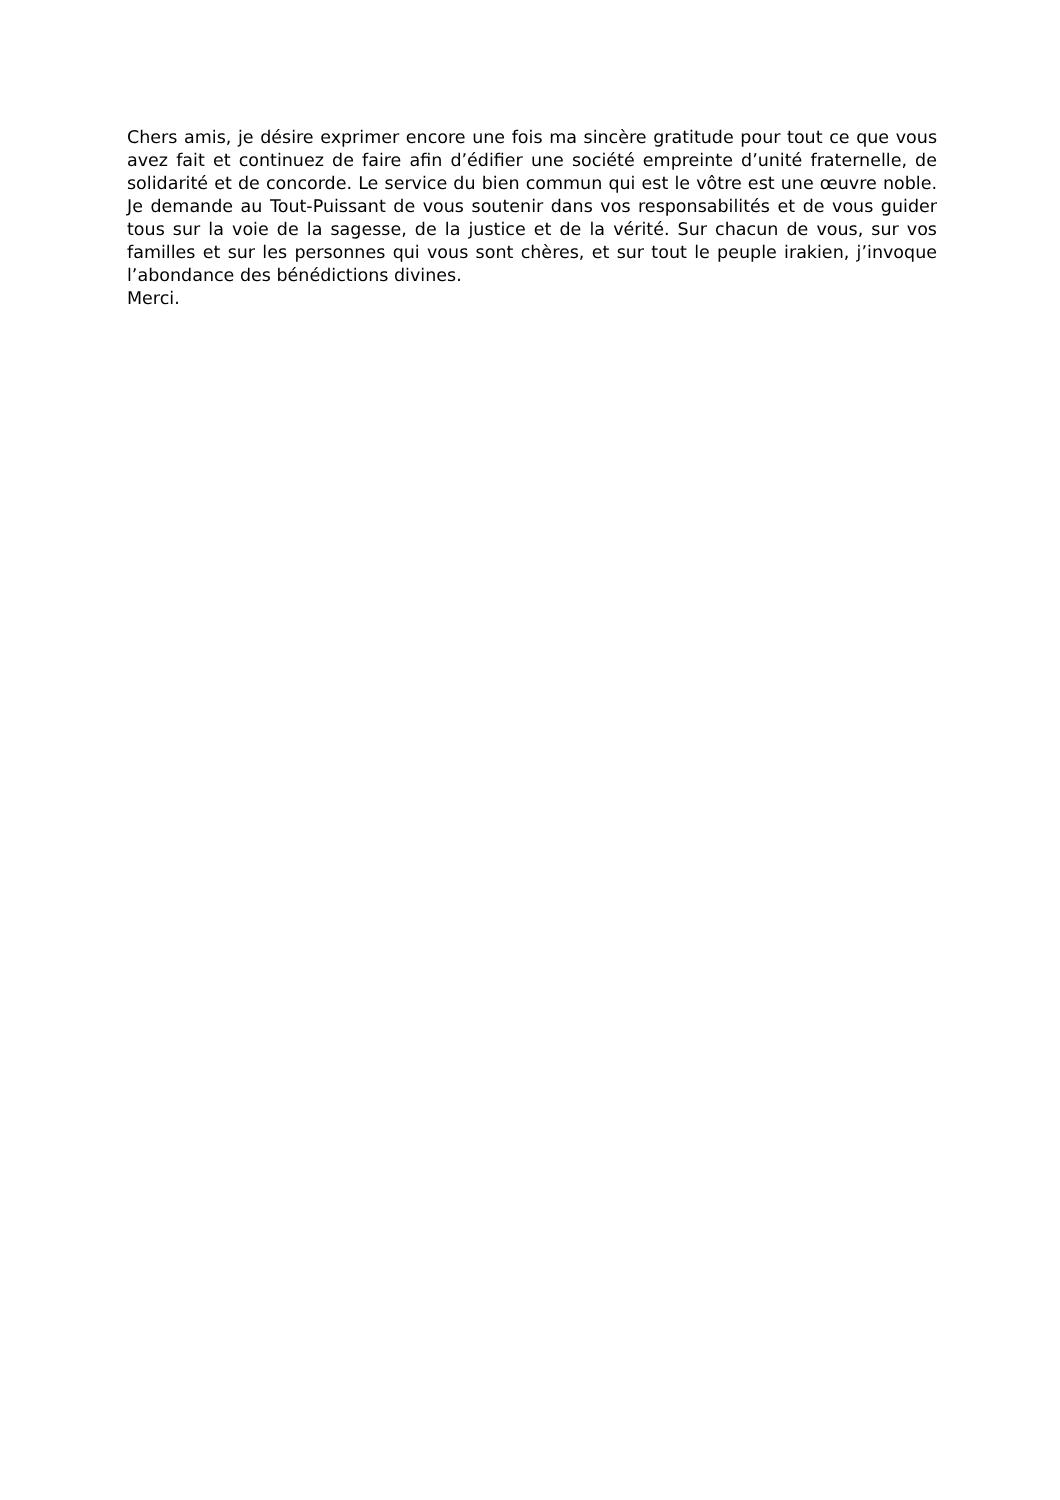Chers amis, je désire exprimer encore une fois ma sincère gratitude pour tout ce que vous avez fait et continuez de faire afin d’édifier une société empreinte d’unité fraternelle, de solidarité et de concorde. Le service du bien commun qui est le vôtre est une œuvre noble. Je demande au Tout-Puissant de vous soutenir dans vos responsabilités et de vous guider tous sur la voie de la sagesse, de la justice et de la vérité. Sur chacun de vous, sur vos familles et sur les personnes qui vous sont chères, et sur tout le peuple irakien, j’invoque l’abondance des bénédictions divines.
Merci.